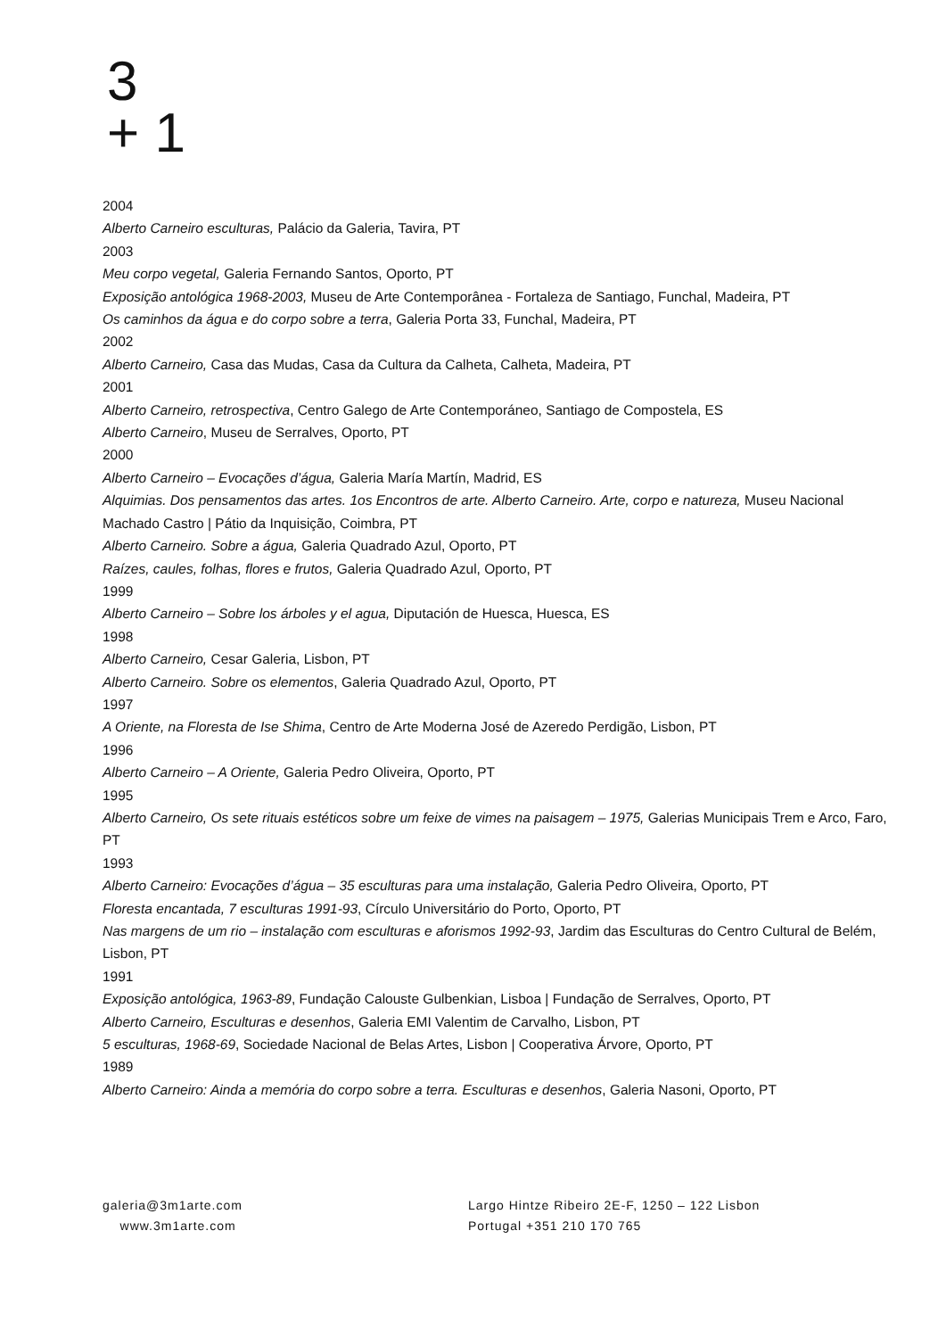3
+ 1
2004
Alberto Carneiro esculturas, Palácio da Galeria, Tavira, PT
2003
Meu corpo vegetal, Galeria Fernando Santos, Oporto, PT
Exposição antológica 1968-2003, Museu de Arte Contemporânea - Fortaleza de Santiago, Funchal, Madeira, PT
Os caminhos da água e do corpo sobre a terra, Galeria Porta 33, Funchal, Madeira, PT
2002
Alberto Carneiro, Casa das Mudas, Casa da Cultura da Calheta, Calheta, Madeira, PT
2001
Alberto Carneiro, retrospectiva, Centro Galego de Arte Contemporáneo, Santiago de Compostela, ES
Alberto Carneiro, Museu de Serralves, Oporto, PT
2000
Alberto Carneiro – Evocações d’água, Galeria María Martín, Madrid, ES
Alquimias. Dos pensamentos das artes. 1os Encontros de arte. Alberto Carneiro. Arte, corpo e natureza, Museu Nacional Machado Castro | Pátio da Inquisição, Coimbra, PT
Alberto Carneiro. Sobre a água, Galeria Quadrado Azul, Oporto, PT
Raízes, caules, folhas, flores e frutos, Galeria Quadrado Azul, Oporto, PT
1999
Alberto Carneiro – Sobre los árboles y el agua, Diputación de Huesca, Huesca, ES
1998
Alberto Carneiro, Cesar Galeria, Lisbon, PT
Alberto Carneiro. Sobre os elementos, Galeria Quadrado Azul, Oporto, PT
1997
A Oriente, na Floresta de Ise Shima, Centro de Arte Moderna José de Azeredo Perdigão, Lisbon, PT
1996
Alberto Carneiro – A Oriente, Galeria Pedro Oliveira, Oporto, PT
1995
Alberto Carneiro, Os sete rituais estéticos sobre um feixe de vimes na paisagem – 1975, Galerias Municipais Trem e Arco, Faro, PT
1993
Alberto Carneiro: Evocações d’água – 35 esculturas para uma instalação, Galeria Pedro Oliveira, Oporto, PT
Floresta encantada, 7 esculturas 1991-93, Círculo Universitário do Porto, Oporto, PT
Nas margens de um rio – instalação com esculturas e aforismos 1992-93, Jardim das Esculturas do Centro Cultural de Belém, Lisbon, PT
1991
Exposição antológica, 1963-89, Fundação Calouste Gulbenkian, Lisboa | Fundação de Serralves, Oporto, PT
Alberto Carneiro, Esculturas e desenhos, Galeria EMI Valentim de Carvalho, Lisbon, PT
5 esculturas, 1968-69, Sociedade Nacional de Belas Artes, Lisbon | Cooperativa Árvore, Oporto, PT
1989
Alberto Carneiro: Ainda a memória do corpo sobre a terra. Esculturas e desenhos, Galeria Nasoni, Oporto, PT
galeria@3m1arte.com
www.3m1arte.com
Largo Hintze Ribeiro 2E-F, 1250 – 122 Lisbon
Portugal +351 210 170 765